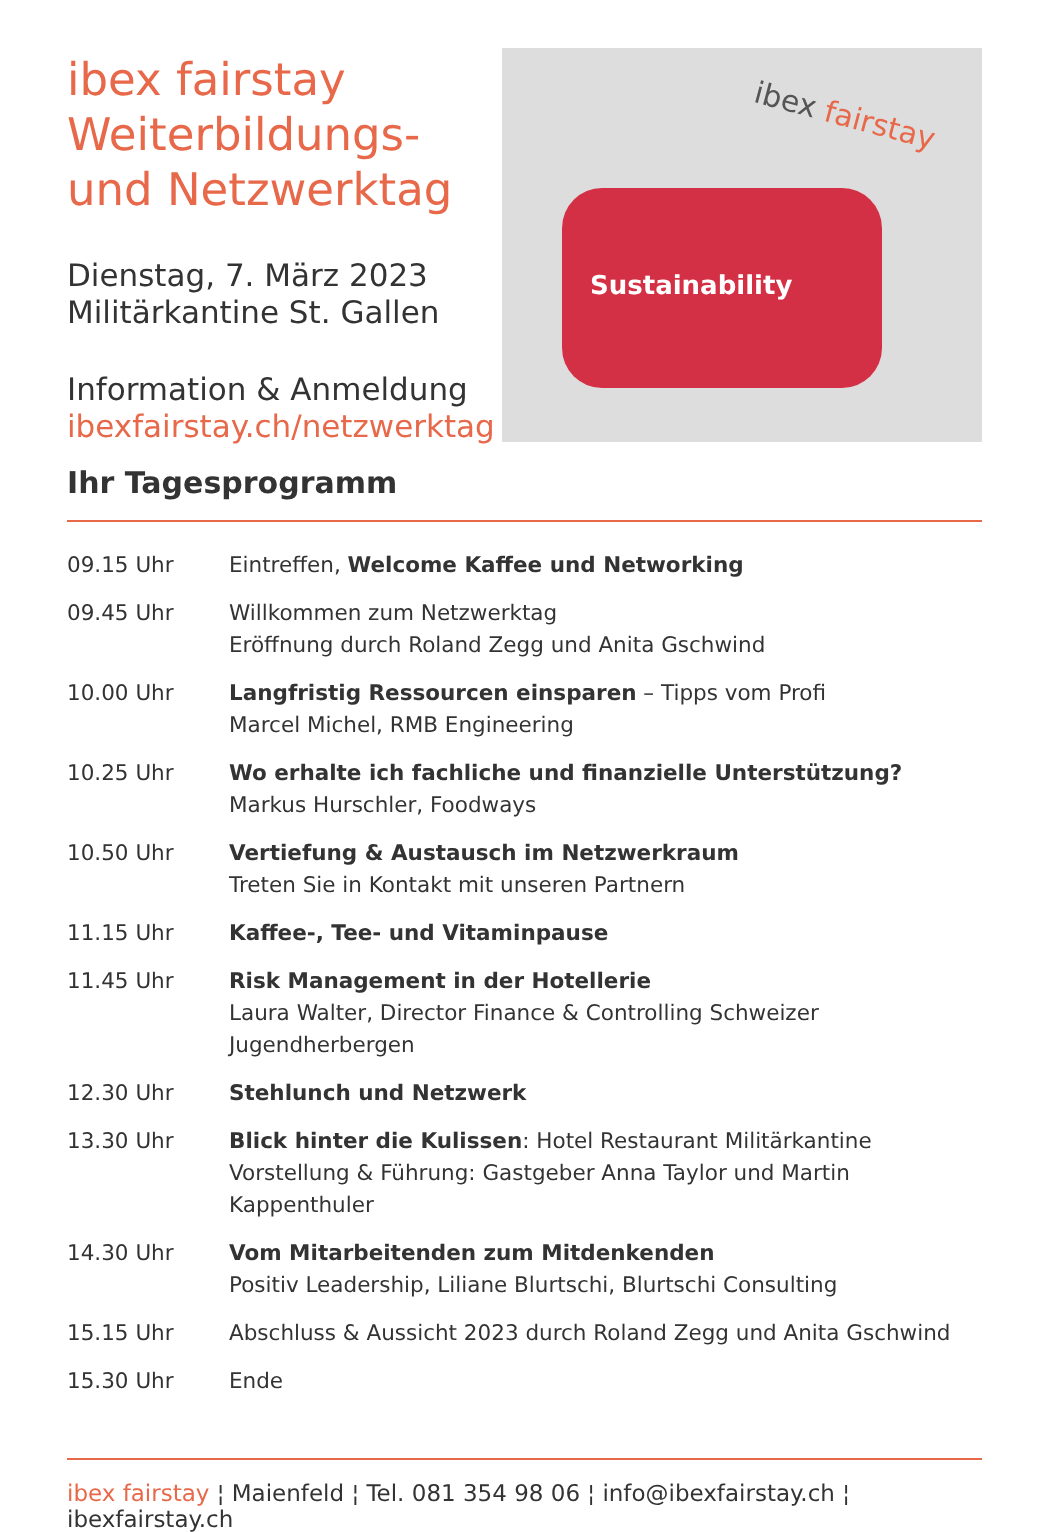ibex fairstay Weiterbildungs- und Netzwerktag
Dienstag, 7. März 2023
Militärkantine St. Gallen
Information & Anmeldung
ibexfairstay.ch/netzwerktag
Sustainability
ibex fairstay
Ihr Tagesprogramm
| 09.15 Uhr | Eintreffen, Welcome Kaffee und Networking |
| 09.45 Uhr | Willkommen zum Netzwerktag Eröffnung durch Roland Zegg und Anita Gschwind |
| 10.00 Uhr | Langfristig Ressourcen einsparen – Tipps vom Profi Marcel Michel, RMB Engineering |
| 10.25 Uhr | Wo erhalte ich fachliche und finanzielle Unterstützung? Markus Hurschler, Foodways |
| 10.50 Uhr | Vertiefung & Austausch im Netzwerkraum Treten Sie in Kontakt mit unseren Partnern |
| 11.15 Uhr | Kaffee-, Tee- und Vitaminpause |
| 11.45 Uhr | Risk Management in der Hotellerie Laura Walter, Director Finance & Controlling Schweizer Jugendherbergen |
| 12.30 Uhr | Stehlunch und Netzwerk |
| 13.30 Uhr | Blick hinter die Kulissen : Hotel Restaurant Militärkantine Vorstellung & Führung: Gastgeber Anna Taylor und Martin Kappenthuler |
| 14.30 Uhr | Vom Mitarbeitenden zum Mitdenkenden Positiv Leadership, Liliane Blurtschi, Blurtschi Consulting |
| 15.15 Uhr | Abschluss & Aussicht 2023 durch Roland Zegg und Anita Gschwind |
| 15.30 Uhr | Ende |
ibex fairstay ¦ Maienfeld ¦ Tel. 081 354 98 06 ¦ info@ibexfairstay.ch ¦ ibexfairstay.ch